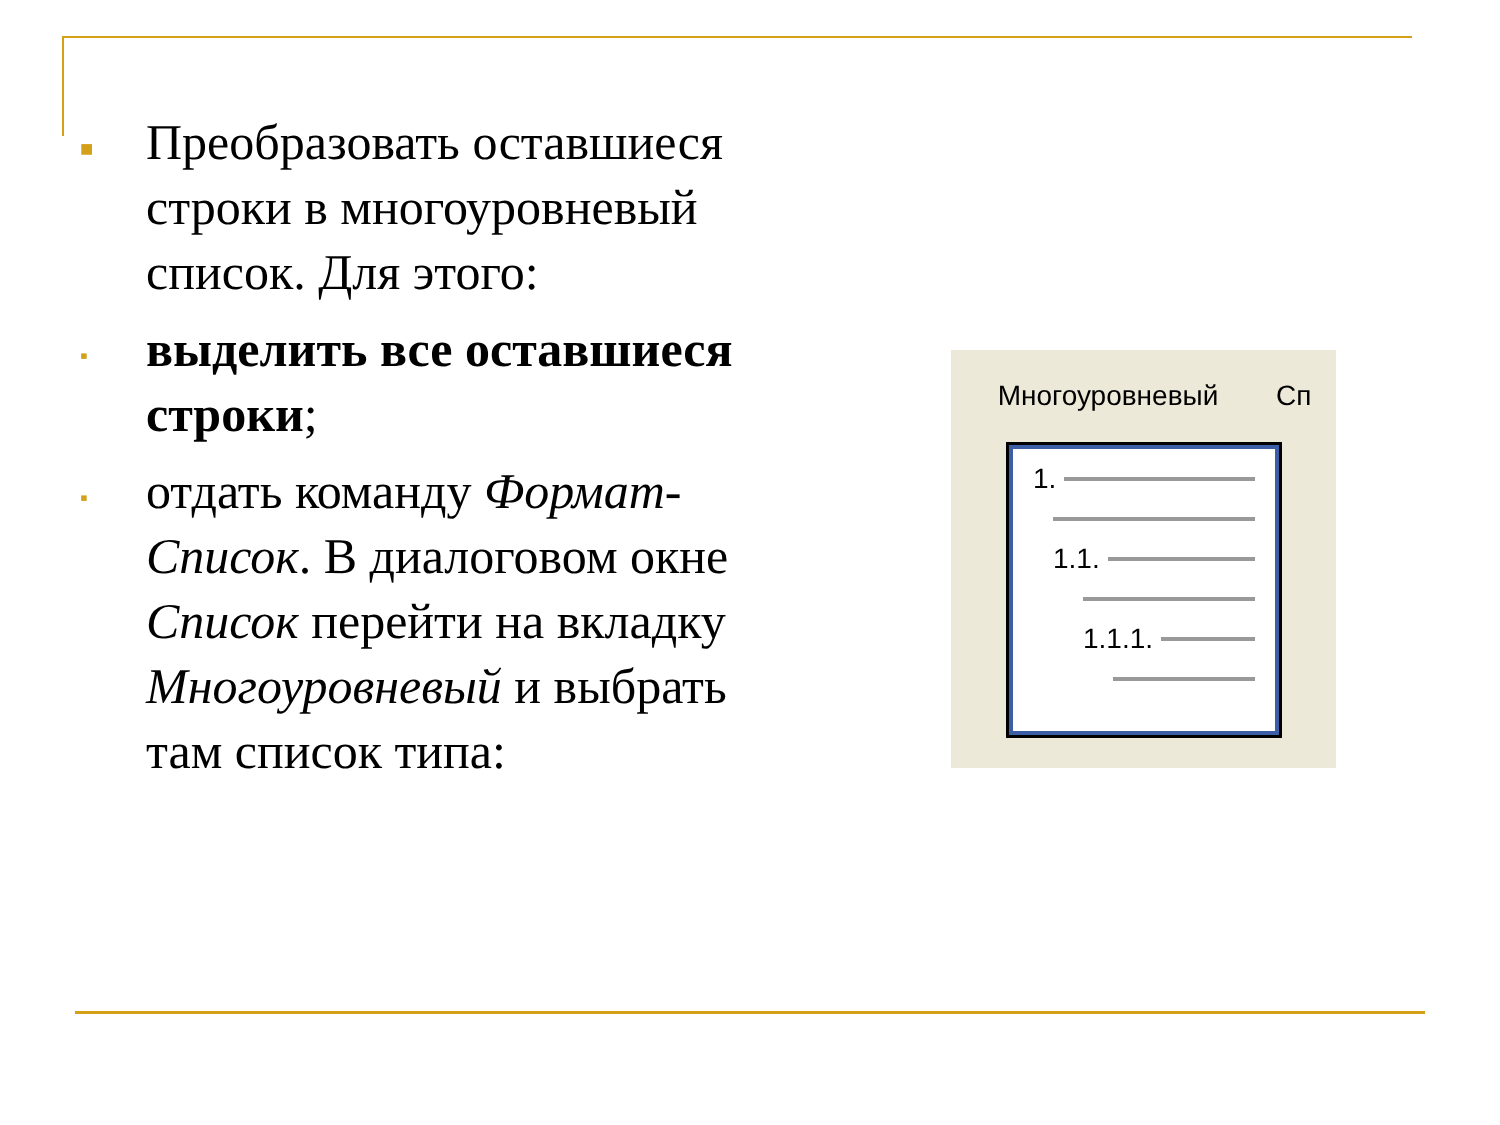■ Преобразовать оставшиеся строки в многоуровневый список. Для этого:
▪ выделить все оставшиеся строки;
▪ отдать команду Формат-Список. В диалоговом окне Список перейти на вкладку Многоуровневый и выбрать там список типа:
Многоуровневый Сп
1.
1.1.
1.1.1.